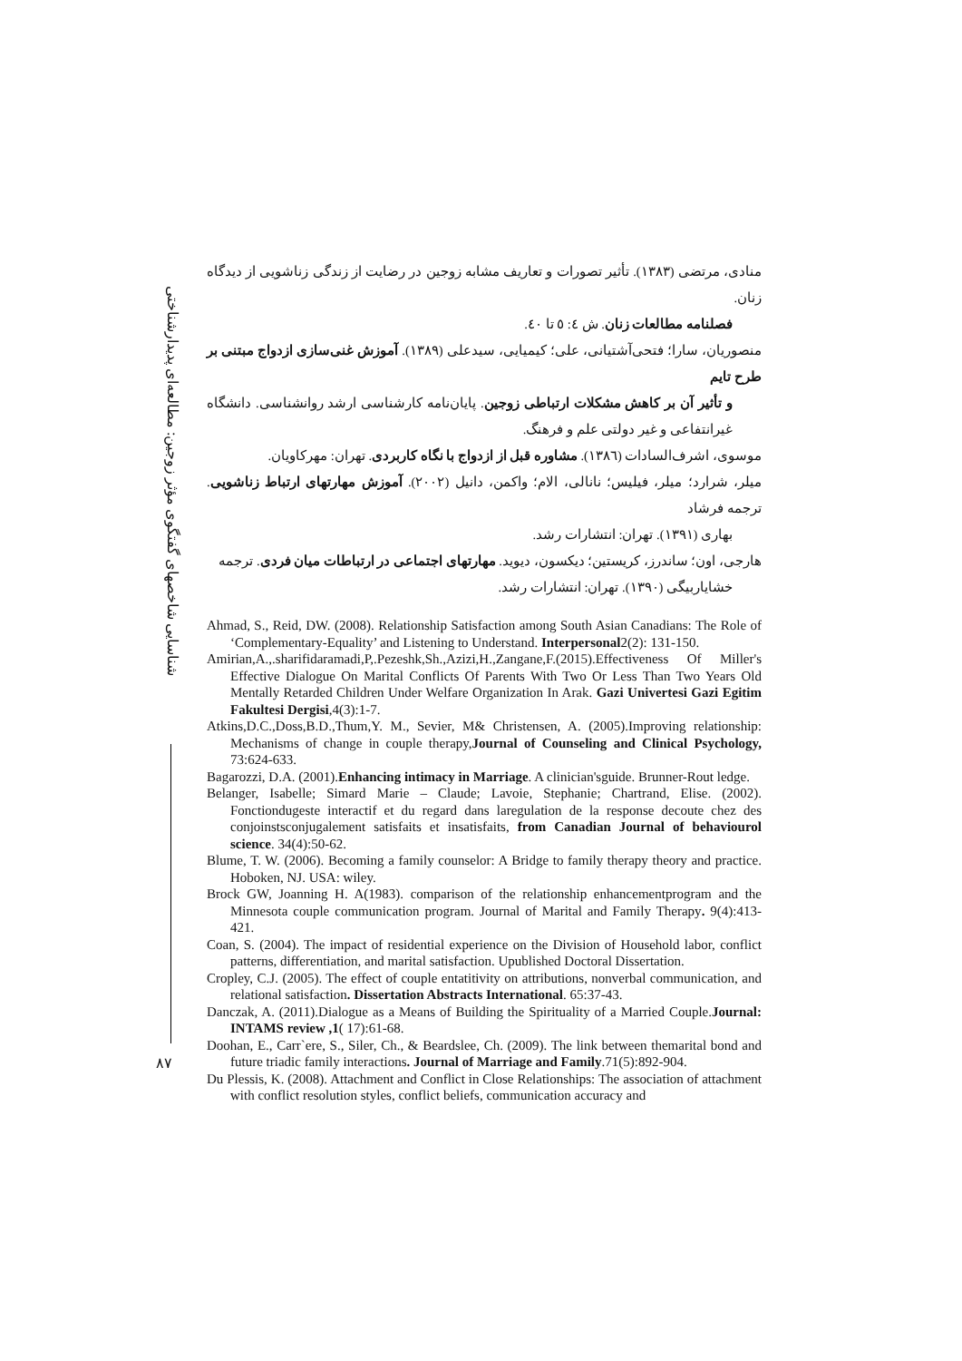شناسایی شاخصهای گفتگوی مؤثر زوجین: مطالعه‌ای پدیدارشناختی
۸۷
منادی، مرتضی (۱۳۸۳). تأثیر تصورات و تعاریف مشابه زوجین در رضایت از زندگی زناشویی از دیدگاه زنان.
فصلنامه مطالعات زنان. ش ٤: ٥ تا ٤٠.
منصوریان، سارا؛ فتحی‌آشتیانی، علی؛ کیمیایی، سیدعلی (۱۳۸۹). آموزش غنی‌سازی ازدواج مبتنی بر طرح تایم
و تأثیر آن بر کاهش مشکلات ارتباطی زوجین. پایان‌نامه کارشناسی ارشد روانشناسی. دانشگاه غیرانتفاعی و غیر دولتی علم و فرهنگ.
موسوی، اشرف‌السادات (۱۳۸٦). مشاوره قبل از ازدواج با نگاه کاربردی. تهران: مهرکاویان.
میلر، شرارد؛ میلر، فیلیس؛ نانالی، الام؛ واکمن، دانیل (۲۰۰۲). آموزش مهارتهای ارتباط زناشویی. ترجمه فرشاد
بهاری (۱۳۹۱). تهران: انتشارات رشد.
هارجی، اون؛ ساندرز، کریستین؛ دیکسون، دیوید. مهارتهای اجتماعی در ارتباطات میان فردی. ترجمه
خشایاربیگی (۱۳۹۰). تهران: انتشارات رشد.
Ahmad, S., Reid, DW. (2008). Relationship Satisfaction among South Asian Canadians: The Role of ‘Complementary-Equality’ and Listening to Understand. Interpersonal2(2): 131-150.
Amirian,A.,.sharifidaramadi,P,.Pezeshk,Sh.,Azizi,H.,Zangane,F.(2015).Effectiveness Of Miller's Effective Dialogue On Marital Conflicts Of Parents With Two Or Less Than Two Years Old Mentally Retarded Children Under Welfare Organization In Arak. Gazi Univertesi Gazi Egitim Fakultesi Dergisi,4(3):1-7.
Atkins,D.C.,Doss,B.D.,Thum,Y. M., Sevier, M& Christensen, A. (2005).Improving relationship: Mechanisms of change in couple therapy,Journal of Counseling and Clinical Psychology, 73:624-633.
Bagarozzi, D.A. (2001).Enhancing intimacy in Marriage. A clinician'sguide. Brunner-Rout ledge.
Belanger, Isabelle; Simard Marie – Claude; Lavoie, Stephanie; Chartrand, Elise. (2002). Fonctiondugeste interactif et du regard dans laregulation de la response decoute chez des conjoinstsconjugalement satisfaits et insatisfaits, from Canadian Journal of behaviourol science. 34(4):50-62.
Blume, T. W. (2006). Becoming a family counselor: A Bridge to family therapy theory and practice. Hoboken, NJ. USA: wiley.
Brock GW, Joanning H. A(1983). comparison of the relationship enhancementprogram and the Minnesota couple communication program. Journal of Marital and Family Therapy. 9(4):413-421.
Coan, S. (2004). The impact of residential experience on the Division of Household labor, conflict patterns, differentiation, and marital satisfaction. Upublished Doctoral Dissertation.
Cropley, C.J. (2005). The effect of couple entatitivity on attributions, nonverbal communication, and relational satisfaction. Dissertation Abstracts International. 65:37-43.
Danczak, A. (2011).Dialogue as a Means of Building the Spirituality of a Married Couple.Journal: INTAMS review ,1( 17):61-68.
Doohan, E., Carr`ere, S., Siler, Ch., & Beardslee, Ch. (2009). The link between themarital bond and future triadic family interactions. Journal of Marriage and Family.71(5):892-904.
Du Plessis, K. (2008). Attachment and Conflict in Close Relationships: The association of attachment with conflict resolution styles, conflict beliefs, communication accuracy and